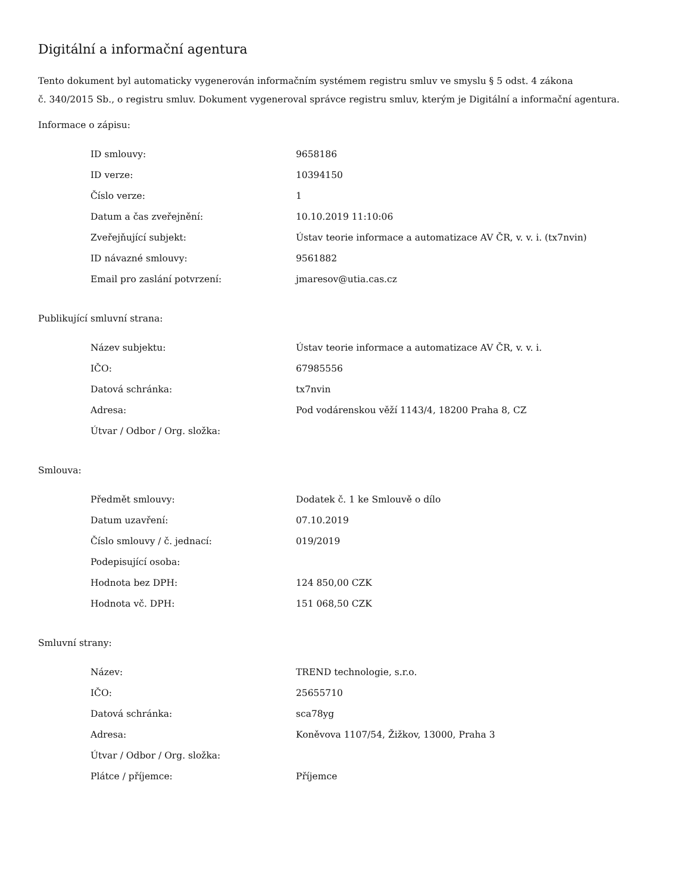Digitální a informační agentura
Tento dokument byl automaticky vygenerován informačním systémem registru smluv ve smyslu § 5 odst. 4 zákona
č. 340/2015 Sb., o registru smluv. Dokument vygeneroval správce registru smluv, kterým je Digitální a informační agentura.
Informace o zápisu:
| ID smlouvy: | 9658186 |
| ID verze: | 10394150 |
| Číslo verze: | 1 |
| Datum a čas zveřejnění: | 10.10.2019 11:10:06 |
| Zveřejňující subjekt: | Ústav teorie informace a automatizace AV ČR, v. v. i. (tx7nvin) |
| ID návazné smlouvy: | 9561882 |
| Email pro zaslání potvrzení: | jmaresov@utia.cas.cz |
Publikující smluvní strana:
| Název subjektu: | Ústav teorie informace a automatizace AV ČR, v. v. i. |
| IČO: | 67985556 |
| Datová schránka: | tx7nvin |
| Adresa: | Pod vodárenskou věží 1143/4, 18200 Praha 8, CZ |
| Útvar / Odbor / Org. složka: | |
Smlouva:
| Předmět smlouvy: | Dodatek č. 1 ke Smlouvě o dílo |
| Datum uzavření: | 07.10.2019 |
| Číslo smlouvy / č. jednací: | 019/2019 |
| Podepisující osoba: | |
| Hodnota bez DPH: | 124 850,00 CZK |
| Hodnota vč. DPH: | 151 068,50 CZK |
Smluvní strany:
| Název: | TREND technologie, s.r.o. |
| IČO: | 25655710 |
| Datová schránka: | sca78yg |
| Adresa: | Koněvova 1107/54, Žižkov, 13000, Praha 3 |
| Útvar / Odbor / Org. složka: | |
| Plátce / příjemce: | Příjemce |